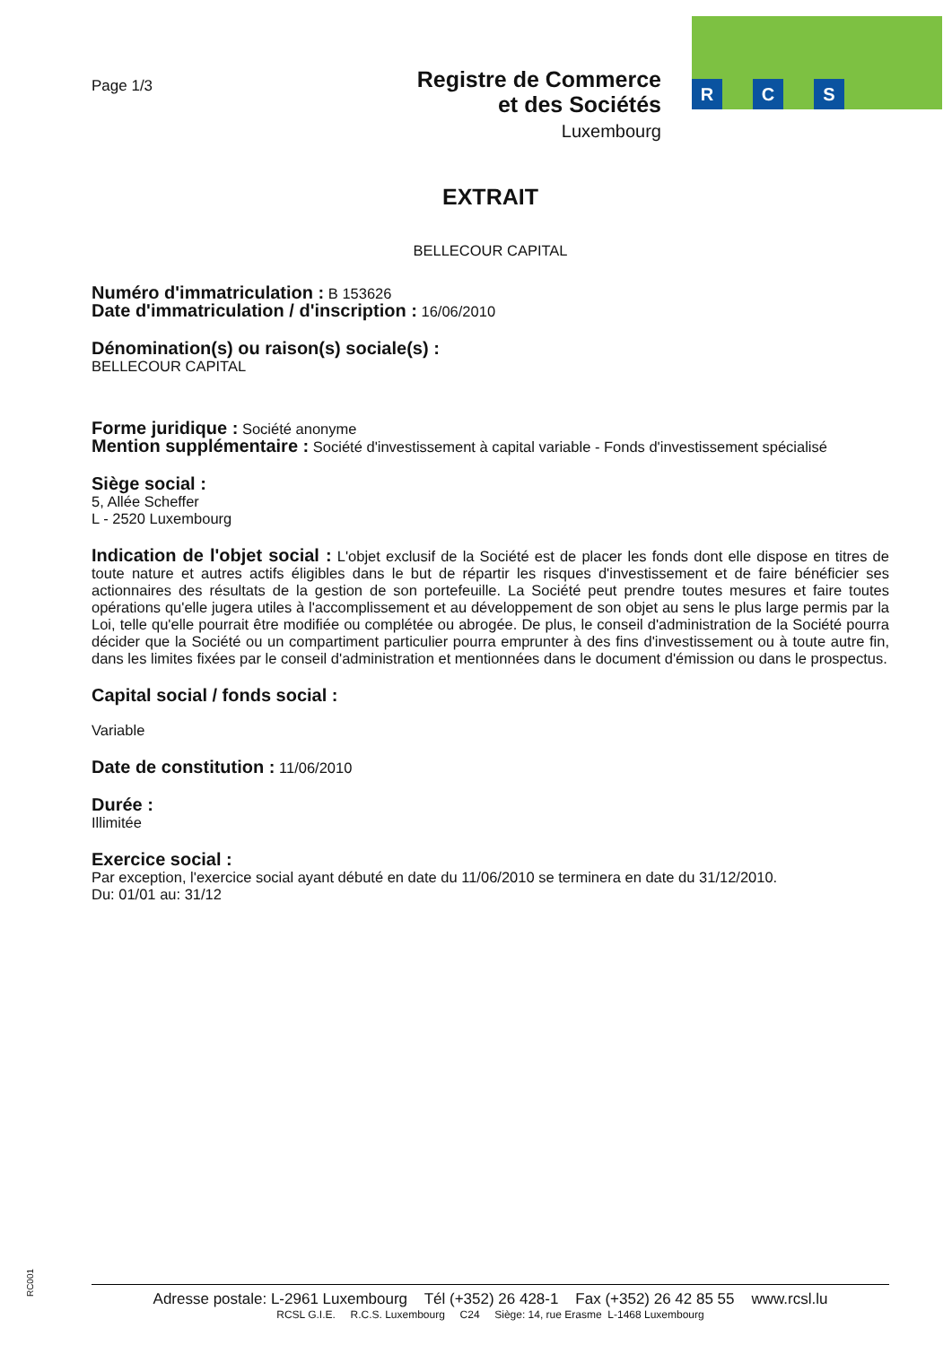R C S
Page 1/3
Registre de Commerce
et des Sociétés
Luxembourg
EXTRAIT
BELLECOUR CAPITAL
Numéro d'immatriculation : B 153626
Date d'immatriculation / d'inscription : 16/06/2010
Dénomination(s) ou raison(s) sociale(s) :
BELLECOUR CAPITAL
Forme juridique : Société anonyme
Mention supplémentaire : Société d'investissement à capital variable - Fonds d'investissement spécialisé
Siège social :
5, Allée Scheffer
L - 2520 Luxembourg
Indication de l'objet social : L'objet exclusif de la Société est de placer les fonds dont elle dispose en titres de toute nature et autres actifs éligibles dans le but de répartir les risques d'investissement et de faire bénéficier ses actionnaires des résultats de la gestion de son portefeuille. La Société peut prendre toutes mesures et faire toutes opérations qu'elle jugera utiles à l'accomplissement et au développement de son objet au sens le plus large permis par la Loi, telle qu'elle pourrait être modifiée ou complétée ou abrogée. De plus, le conseil d'administration de la Société pourra décider que la Société ou un compartiment particulier pourra emprunter à des fins d'investissement ou à toute autre fin, dans les limites fixées par le conseil d'administration et mentionnées dans le document d'émission ou dans le prospectus.
Capital social / fonds social :
Variable
Date de constitution : 11/06/2010
Durée :
Illimitée
Exercice social :
Par exception, l'exercice social ayant débuté en date du 11/06/2010 se terminera en date du 31/12/2010.
Du: 01/01 au: 31/12
RC001
Adresse postale: L-2961 Luxembourg Tél (+352) 26 428-1 Fax (+352) 26 42 85 55 www.rcsl.lu
RCSL G.I.E. R.C.S. Luxembourg C24 Siège: 14, rue Erasme L-1468 Luxembourg